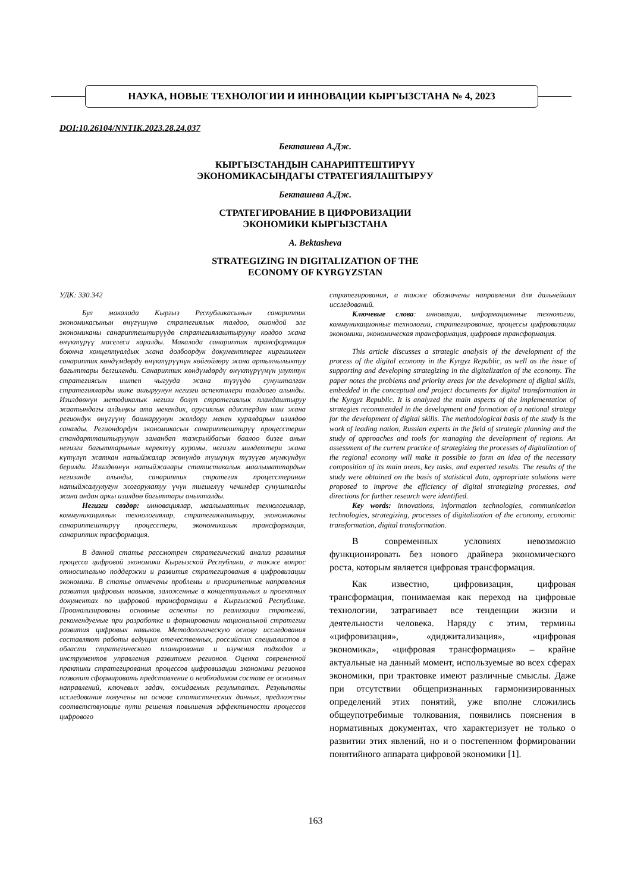НАУКА, НОВЫЕ ТЕХНОЛОГИИ И ИННОВАЦИИ КЫРГЫЗСТАНА № 4, 2023
DOI:10.26104/NNTIK.2023.28.24.037
Бекташева А.Дж.
КЫРГЫЗСТАНДЫН САНАРИПТЕШТИРҮҮ
ЭКОНОМИКАСЫНДАГЫ СТРАТЕГИЯЛАШТЫРУУ
Бекташева А.Дж.
СТРАТЕГИРОВАНИЕ В ЦИФРОВИЗАЦИИ
ЭКОНОМИКИ КЫРГЫЗСТАНА
A. Bektasheva
STRATEGIZING IN DIGITALIZATION OF THE
ECONOMY OF KYRGYZSTAN
УДК: 330.342
Бул макалада Кыргыз Республикасынын санариптик экономикасынын өнүгүшүнө стратегиялык талдоо, ошондой эле экономиканы санариптештирүүдө стратегиялаштырууну колдоо жана өнүктүрүү маселеси каралды. Макалада санариптик трансформация боюнча концептуалдык жана долбоордук документтерге киргизилген санариптик көндүмдөрдү өнүктүрүүнүн көйгөйлөрү жана артыкчылыктуу багыттары белгиленди. Санариптик көндүмдөрдү өнүктүрүүнүн улуттук стратегиясын иштеп чыгууда жана түзүүдө сунушталган стратегияларды ишке ашыруунун негизги аспектилери талдоого алынды. Изилдөөнүн методикалык негизи болуп стратегиялык пландаштыруу жаатындагы алдыңкы ата мекендик, орусиялык адистердин иши жана региондук өнүгүүнү башкаруунун жолдору менен куралдарын изилдөө саналды. Региондордун экономикасын санариптештирүү процесстерин стандартташтыруунун заманбап тажрыйбасын баалоо бизге анын негизги багыттарынын керектүү курамы, негизги милдеттери жана күтүлүп жаткан натыйжалар жөнүндө түшүнүк түзүүгө мүмкүндүк берилди. Изилдөөнүн натыйжалары статистикалык маалыматтардын негизинде алынды, санариптик стратегия процесстеринин натыйжалуулугун жогорулатуу үчүн тиешелүү чечимдер сунушталды жана андан аркы изилдөө багыттары аныкталды.
Негизги сөздөр: инновациялар, маалыматтык технологиялар, коммуникациялык технологиялар, стратегиялаштыруу, экономиканы санариптештирүү процесстери, экономикалык трансформация, санариптик трасформация.
В данной статье рассмотрен стратегический анализ развития процесса цифровой экономики Кыргызской Республики, а также вопрос относительно поддержки и развития стратегирования в цифровизации экономики. В статье отмечены проблемы и приоритетные направления развития цифровых навыков, заложенные в концептуальных и проектных документах по цифровой трансформации в Кыргызской Республике. Проанализированы основные аспекты по реализации стратегий, рекомендуемые при разработке и формировании национальной стратегии развития цифровых навыков. Методологическую основу исследования составляют работы ведущих отечественных, российских специалистов в области стратегического планирования и изучения подходов и инструментов управления развитием регионов. Оценка современной практики стратегирования процессов цифровизации экономики регионов позволит сформировать представление о необходимом составе ее основных направлений, ключевых задач, ожидаемых результатах. Результаты исследования получены на основе статистических данных, предложены соответствующие пути решения повышения эффективности процессов цифрового
стратегирования, а также обозначены направления для дальнейших исследований.
Ключевые слова: инновации, информационные технологии, коммуникационные технологии, стратегирование, процессы цифровизации экономики, экономическая трансформация, цифровая трансформация.
This article discusses a strategic analysis of the development of the process of the digital economy in the Kyrgyz Republic, as well as the issue of supporting and developing strategizing in the digitalization of the economy. The paper notes the problems and priority areas for the development of digital skills, embedded in the conceptual and project documents for digital transformation in the Kyrgyz Republic. It is analyzed the main aspects of the implementation of strategies recommended in the development and formation of a national strategy for the development of digital skills. The methodological basis of the study is the work of leading nation, Russian experts in the field of strategic planning and the study of approaches and tools for managing the development of regions. An assessment of the current practice of strategizing the processes of digitalization of the regional economy will make it possible to form an idea of the necessary composition of its main areas, key tasks, and expected results. The results of the study were obtained on the basis of statistical data, appropriate solutions were proposed to improve the efficiency of digital strategizing processes, and directions for further research were identified.
Key words: innovations, information technologies, communication technologies, strategizing, processes of digitalization of the economy, economic transformation, digital transformation.
В современных условиях невозможно функционировать без нового драйвера экономического роста, которым является цифровая трансформация.
Как известно, цифровизация, цифровая трансформация, понимаемая как переход на цифровые технологии, затрагивает все тенденции жизни и деятельности человека. Наряду с этим, термины «цифровизация», «диджитализация», «цифровая экономика», «цифровая трансформация» – крайне актуальные на данный момент, используемые во всех сферах экономики, при трактовке имеют различные смыслы. Даже при отсутствии общепризнанных гармонизированных определений этих понятий, уже вполне сложились общеупотребимые толкования, появились пояснения в нормативных документах, что характеризует не только о развитии этих явлений, но и о постепенном формировании понятийного аппарата цифровой экономики [1].
163